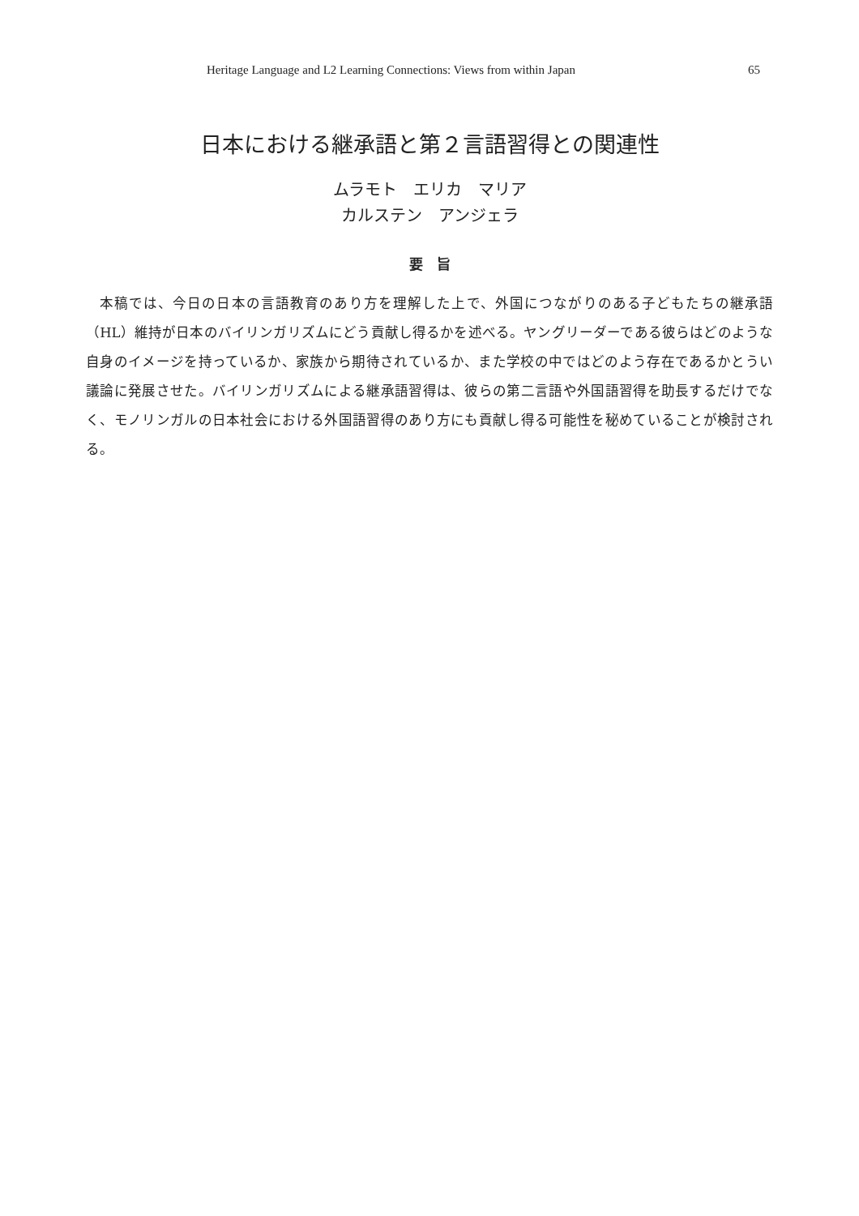Heritage Language and L2 Learning Connections: Views from within Japan 65
日本における継承語と第２言語習得との関連性
ムラモト　エリカ　マリア
カルステン　アンジェラ
要　旨
本稿では、今日の日本の言語教育のあり方を理解した上で、外国につながりのある子どもたちの継承語（HL）維持が日本のバイリンガリズムにどう貢献し得るかを述べる。ヤングリーダーである彼らはどのような自身のイメージを持っているか、家族から期待されているか、また学校の中ではどのよう存在であるかとうい議論に発展させた。バイリンガリズムによる継承語習得は、彼らの第二言語や外国語習得を助長するだけでなく、モノリンガルの日本社会における外国語習得のあり方にも貢献し得る可能性を秘めていることが検討される。